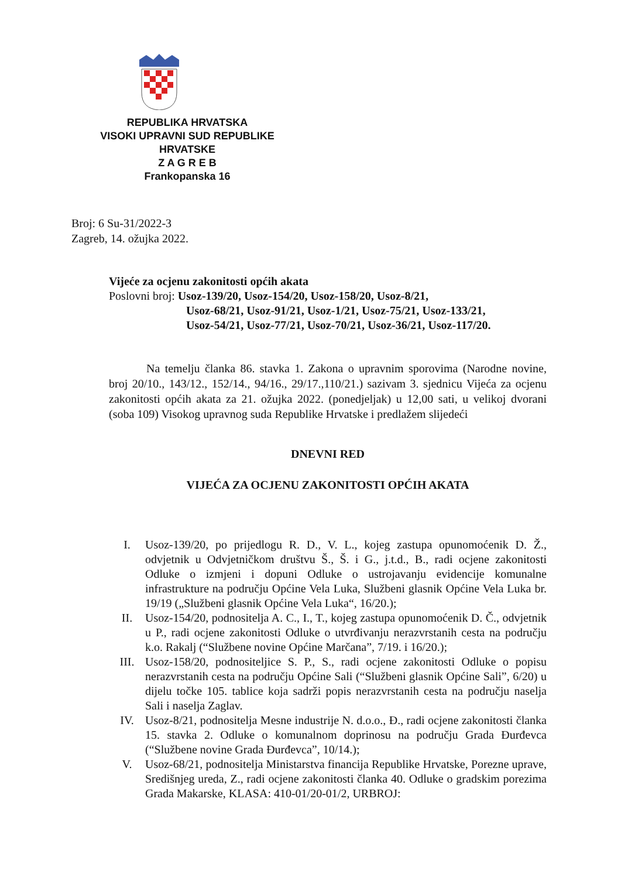REPUBLIKA HRVATSKA
VISOKI UPRAVNI SUD REPUBLIKE
HRVATSKE
Z A G R E B
Frankopanska 16
Broj: 6 Su-31/2022-3
Zagreb, 14. ožujka 2022.
Vijeće za ocjenu zakonitosti općih akata
Poslovni broj: Usoz-139/20, Usoz-154/20, Usoz-158/20, Usoz-8/21,
Usoz-68/21, Usoz-91/21, Usoz-1/21, Usoz-75/21, Usoz-133/21,
Usoz-54/21, Usoz-77/21, Usoz-70/21, Usoz-36/21, Usoz-117/20.
Na temelju članka 86. stavka 1. Zakona o upravnim sporovima (Narodne novine, broj 20/10., 143/12., 152/14., 94/16., 29/17.,110/21.) sazivam 3. sjednicu Vijeća za ocjenu zakonitosti općih akata za 21. ožujka 2022. (ponedjeljak) u 12,00 sati, u velikoj dvorani (soba 109) Visokog upravnog suda Republike Hrvatske i predlažem slijedeći
DNEVNI RED
VIJEĆA ZA OCJENU ZAKONITOSTI OPĆIH AKATA
I. Usoz-139/20, po prijedlogu R. D., V. L., kojeg zastupa opunomoćenik D. Ž., odvjetnik u Odvjetničkom društvu Š., Š. i G., j.t.d., B., radi ocjene zakonitosti Odluke o izmjeni i dopuni Odluke o ustrojavanju evidencije komunalne infrastrukture na području Općine Vela Luka, Službeni glasnik Općine Vela Luka br. 19/19 („Službeni glasnik Općine Vela Luka“, 16/20.);
II. Usoz-154/20, podnositelja A. C., I., T., kojeg zastupa opunomoćenik D. Č., odvjetnik u P., radi ocjene zakonitosti Odluke o utvrđivanju nerazvrstanih cesta na području k.o. Rakalj (“Službene novine Općine Marčana”, 7/19. i 16/20.);
III. Usoz-158/20, podnositeljice S. P., S., radi ocjene zakonitosti Odluke o popisu nerazvrstanih cesta na području Općine Sali (“Službeni glasnik Općine Sali”, 6/20) u dijelu točke 105. tablice koja sadrži popis nerazvrstanih cesta na području naselja Sali i naselja Zaglav.
IV. Usoz-8/21, podnositelja Mesne industrije N. d.o.o., Đ., radi ocjene zakonitosti članka 15. stavka 2. Odluke o komunalnom doprinosu na području Grada Đurđevca (“Službene novine Grada Đurđevca”, 10/14.);
V. Usoz-68/21, podnositelja Ministarstva financija Republike Hrvatske, Porezne uprave, Središnjeg ureda, Z., radi ocjene zakonitosti članka 40. Odluke o gradskim porezima Grada Makarske, KLASA: 410-01/20-01/2, URBROJ: